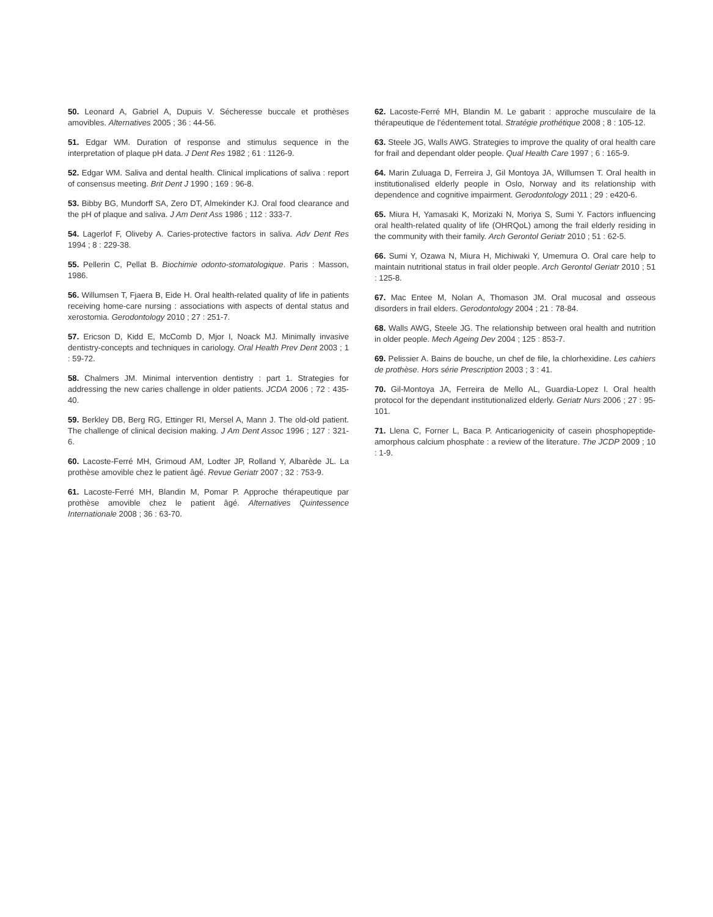50. Leonard A, Gabriel A, Dupuis V. Sécheresse buccale et prothèses amovibles. Alternatives 2005 ; 36 : 44-56.
51. Edgar WM. Duration of response and stimulus sequence in the interpretation of plaque pH data. J Dent Res 1982 ; 61 : 1126-9.
52. Edgar WM. Saliva and dental health. Clinical implications of saliva : report of consensus meeting. Brit Dent J 1990 ; 169 : 96-8.
53. Bibby BG, Mundorff SA, Zero DT, Almekinder KJ. Oral food clearance and the pH of plaque and saliva. J Am Dent Ass 1986 ; 112 : 333-7.
54. Lagerlof F, Oliveby A. Caries-protective factors in saliva. Adv Dent Res 1994 ; 8 : 229-38.
55. Pellerin C, Pellat B. Biochimie odonto-stomatologique. Paris : Masson, 1986.
56. Willumsen T, Fjaera B, Eide H. Oral health-related quality of life in patients receiving home-care nursing : associations with aspects of dental status and xerostomia. Gerodontology 2010 ; 27 : 251-7.
57. Ericson D, Kidd E, McComb D, Mjor I, Noack MJ. Minimally invasive dentistry-concepts and techniques in cariology. Oral Health Prev Dent 2003 ; 1 : 59-72.
58. Chalmers JM. Minimal intervention dentistry : part 1. Strategies for addressing the new caries challenge in older patients. JCDA 2006 ; 72 : 435-40.
59. Berkley DB, Berg RG, Ettinger RI, Mersel A, Mann J. The old-old patient. The challenge of clinical decision making. J Am Dent Assoc 1996 ; 127 : 321-6.
60. Lacoste-Ferré MH, Grimoud AM, Lodter JP, Rolland Y, Albarède JL. La prothèse amovible chez le patient âgé. Revue Geriatr 2007 ; 32 : 753-9.
61. Lacoste-Ferré MH, Blandin M, Pomar P. Approche thérapeutique par prothèse amovible chez le patient âgé. Alternatives Quintessence Internationale 2008 ; 36 : 63-70.
62. Lacoste-Ferré MH, Blandin M. Le gabarit : approche musculaire de la thérapeutique de l’édentement total. Stratégie prothétique 2008 ; 8 : 105-12.
63. Steele JG, Walls AWG. Strategies to improve the quality of oral health care for frail and dependant older people. Qual Health Care 1997 ; 6 : 165-9.
64. Marin Zuluaga D, Ferreira J, Gil Montoya JA, Willumsen T. Oral health in institutionalised elderly people in Oslo, Norway and its relationship with dependence and cognitive impairment. Gerodontology 2011 ; 29 : e420-6.
65. Miura H, Yamasaki K, Morizaki N, Moriya S, Sumi Y. Factors influencing oral health-related quality of life (OHRQoL) among the frail elderly residing in the community with their family. Arch Gerontol Geriatr 2010 ; 51 : 62-5.
66. Sumi Y, Ozawa N, Miura H, Michiwaki Y, Umemura O. Oral care help to maintain nutritional status in frail older people. Arch Gerontol Geriatr 2010 ; 51 : 125-8.
67. Mac Entee M, Nolan A, Thomason JM. Oral mucosal and osseous disorders in frail elders. Gerodontology 2004 ; 21 : 78-84.
68. Walls AWG, Steele JG. The relationship between oral health and nutrition in older people. Mech Ageing Dev 2004 ; 125 : 853-7.
69. Pelissier A. Bains de bouche, un chef de file, la chlorhexidine. Les cahiers de prothèse. Hors série Prescription 2003 ; 3 : 41.
70. Gil-Montoya JA, Ferreira de Mello AL, Guardia-Lopez I. Oral health protocol for the dependant institutionalized elderly. Geriatr Nurs 2006 ; 27 : 95-101.
71. Llena C, Forner L, Baca P. Anticariogenicity of casein phosphopeptide-amorphous calcium phosphate : a review of the literature. The JCDP 2009 ; 10 : 1-9.